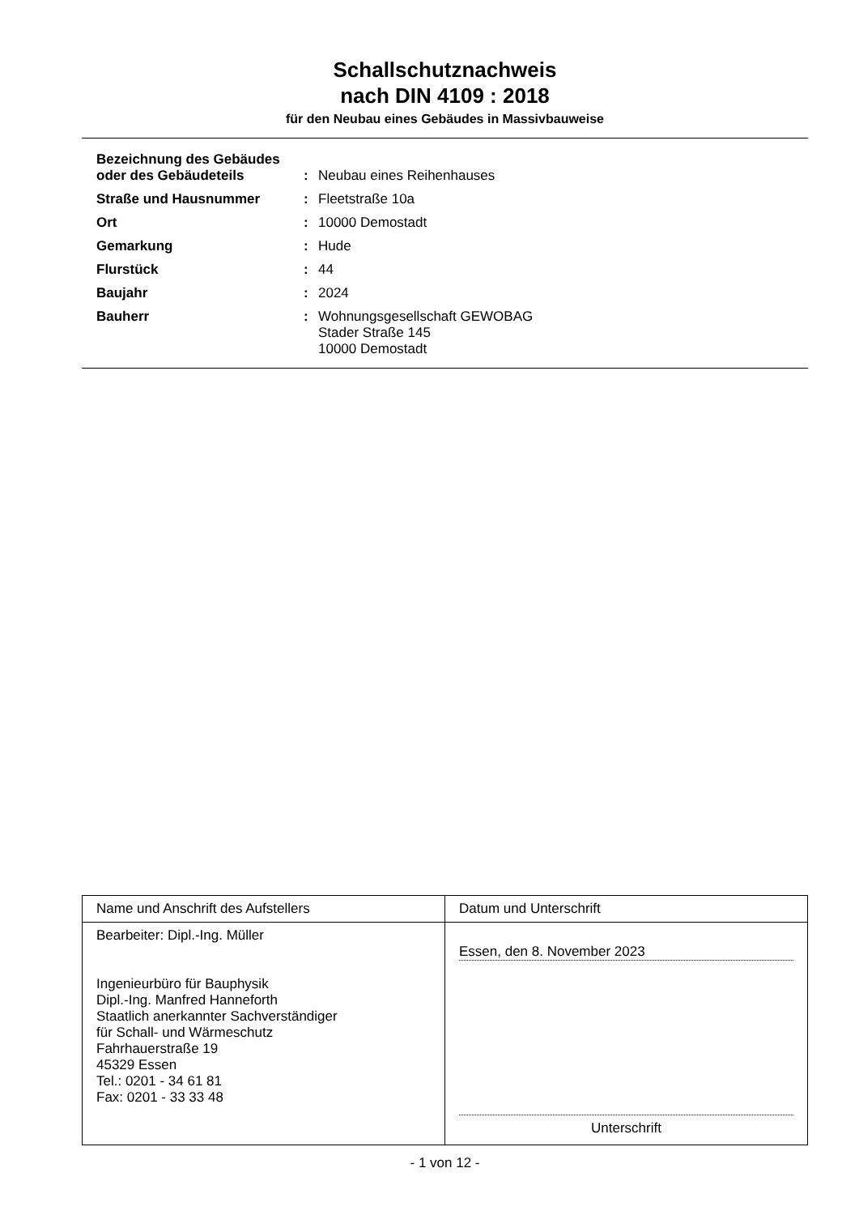Schallschutznachweis
nach DIN 4109 : 2018
für den Neubau eines Gebäudes in Massivbauweise
| Bezeichnung des Gebäudes oder des Gebäudeteils | : | Neubau eines Reihenhauses |
| Straße und Hausnummer | : | Fleetstraße 10a |
| Ort | : | 10000 Demostadt |
| Gemarkung | : | Hude |
| Flurstück | : | 44 |
| Baujahr | : | 2024 |
| Bauherr | : | Wohnungsgesellschaft GEWOBAG Stader Straße 145 10000 Demostadt |
| Name und Anschrift des Aufstellers | Datum und Unterschrift |
| Bearbeiter: Dipl.-Ing. Müller Ingenieurbüro für Bauphysik Dipl.-Ing. Manfred Hanneforth Staatlich anerkannter Sachverständiger für Schall- und Wärmeschutz Fahrhauerstraße 19 45329 Essen Tel.: 0201 - 34 61 81 Fax: 0201 - 33 33 48 | Essen, den 8. November 2023 Unterschrift |
- 1 von 12 -